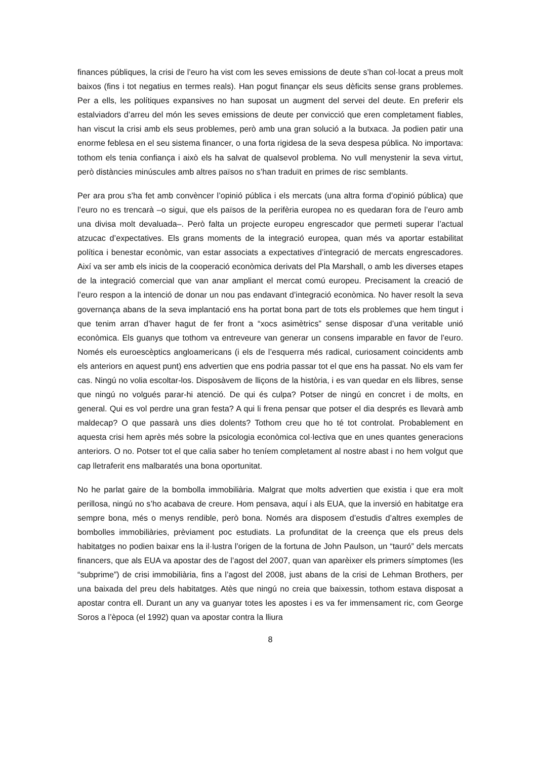finances públiques, la crisi de l’euro ha vist com les seves emissions de deute s’han col·locat a preus molt baixos (fins i tot negatius en termes reals). Han pogut finançar els seus dèficits sense grans problemes. Per a ells, les polítiques expansives no han suposat un augment del servei del deute. En preferir els estalviadors d’arreu del món les seves emissions de deute per convicció que eren completament fiables, han viscut la crisi amb els seus problemes, però amb una gran solució a la butxaca. Ja podien patir una enorme feblesa en el seu sistema financer, o una forta rigidesa de la seva despesa pública. No importava: tothom els tenia confiança i això els ha salvat de qualsevol problema. No vull menystenir la seva virtut, però distàncies minúscules amb altres països no s’han traduït en primes de risc semblants.
Per ara prou s’ha fet amb convèncer l’opinió pública i els mercats (una altra forma d’opinió pública) que l’euro no es trencarà –o sigui, que els països de la perifèria europea no es quedaran fora de l’euro amb una divisa molt devaluada–. Però falta un projecte europeu engrescador que permeti superar l’actual atzucac d’expectatives. Els grans moments de la integració europea, quan més va aportar estabilitat política i benestar econòmic, van estar associats a expectatives d’integració de mercats engrescadores. Així va ser amb els inicis de la cooperació econòmica derivats del Pla Marshall, o amb les diverses etapes de la integració comercial que van anar ampliant el mercat comú europeu. Precisament la creació de l’euro respon a la intenció de donar un nou pas endavant d’integració econòmica. No haver resolt la seva governança abans de la seva implantació ens ha portat bona part de tots els problemes que hem tingut i que tenim arran d’haver hagut de fer front a “xocs asimètrics” sense disposar d’una veritable unió econòmica. Els guanys que tothom va entreveure van generar un consens imparable en favor de l’euro. Només els euroescèptics angloamericans (i els de l’esquerra més radical, curiosament coincidents amb els anteriors en aquest punt) ens advertien que ens podria passar tot el que ens ha passat. No els vam fer cas. Ningú no volia escoltar-los. Disposàvem de lliçons de la història, i es van quedar en els llibres, sense que ningú no volgués parar-hi atenció. De qui és culpa? Potser de ningú en concret i de molts, en general. Qui es vol perdre una gran festa? A qui li frena pensar que potser el dia després es llevarà amb maldecap? O que passarà uns dies dolents? Tothom creu que ho té tot controlat. Probablement en aquesta crisi hem après més sobre la psicologia econòmica col·lectiva que en unes quantes generacions anteriors. O no. Potser tot el que calia saber ho teníem completament al nostre abast i no hem volgut que cap lletraferit ens malbaratés una bona oportunitat.
No he parlat gaire de la bombolla immobiliària. Malgrat que molts advertien que existia i que era molt perillosa, ningú no s’ho acabava de creure. Hom pensava, aquí i als EUA, que la inversió en habitatge era sempre bona, més o menys rendible, però bona. Només ara disposem d’estudis d’altres exemples de bombolles immobiliàries, prèviament poc estudiats. La profunditat de la creença que els preus dels habitatges no podien baixar ens la il·lustra l’origen de la fortuna de John Paulson, un “tauró” dels mercats financers, que als EUA va apostar des de l’agost del 2007, quan van aparèixer els primers símptomes (les “subprime”) de crisi immobiliària, fins a l’agost del 2008, just abans de la crisi de Lehman Brothers, per una baixada del preu dels habitatges. Atès que ningú no creia que baixessin, tothom estava disposat a apostar contra ell. Durant un any va guanyar totes les apostes i es va fer immensament ric, com George Soros a l’època (el 1992) quan va apostar contra la lliura
8